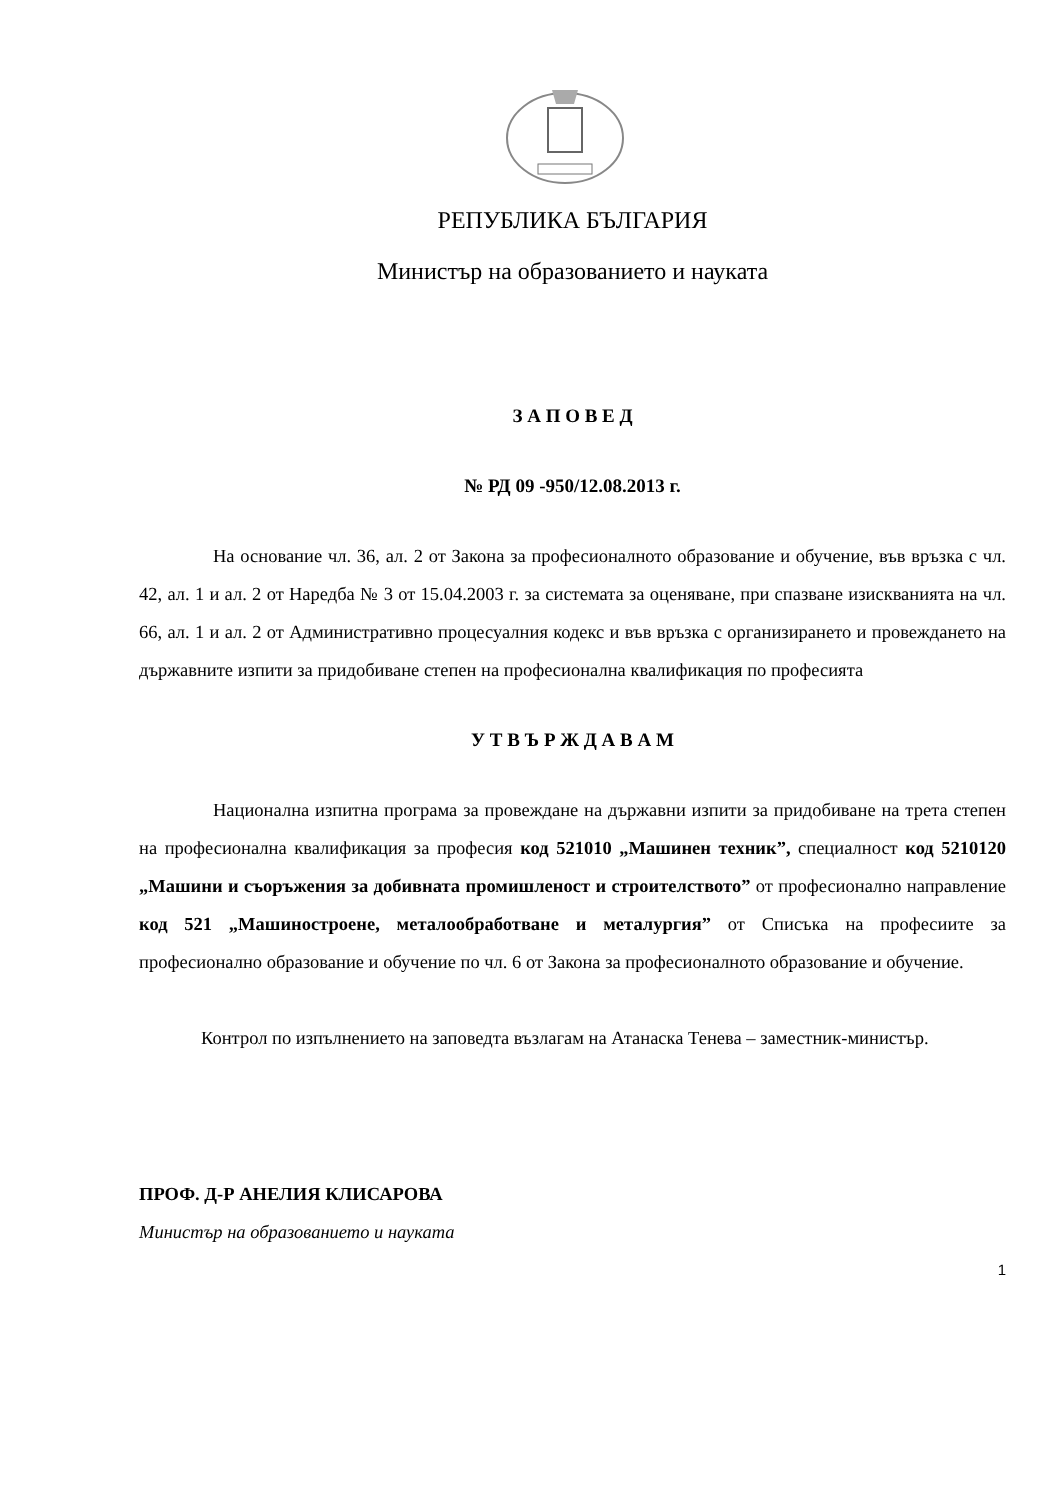РЕПУБЛИКА БЪЛГАРИЯ
Министър на образованието и науката
З А П О В Е Д
№ РД 09 -950/12.08.2013 г.
На основание чл. 36, ал. 2 от Закона за професионалното образование и обучение, във връзка с чл. 42, ал. 1 и ал. 2 от Наредба № 3 от 15.04.2003 г. за системата за оценяване, при спазване изискванията на чл. 66, ал. 1 и ал. 2 от Административно процесуалния кодекс и във връзка с организирането и провеждането на държавните изпити за придобиване степен на професионална квалификация по професията
У Т В Ъ Р Ж Д А В А М
Национална изпитна програма за провеждане на държавни изпити за придобиване на трета степен на професионална квалификация за професия код 521010 „Машинен техник”, специалност код 5210120 „Машини и съоръжения за добивната промишленост и строителството” от професионално направление код 521 „Машиностроене, металообработване и металургия” от Списъка на професиите за професионално образование и обучение по чл. 6 от Закона за професионалното образование и обучение.
Контрол по изпълнението на заповедта възлагам на Атанаска Тенева – заместник-министър.
ПРОФ. Д-Р АНЕЛИЯ КЛИСАРОВА
Министър на образованието и науката
1